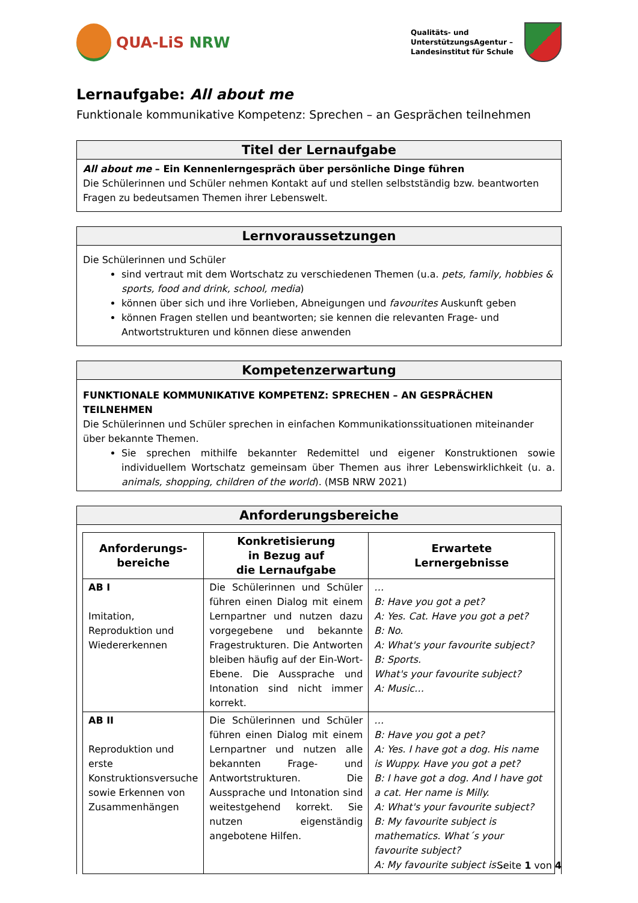QUA-LiS NRW
Qualitäts- und
UnterstützungsAgentur –
Landesinstitut für Schule
Lernaufgabe: All about me
Funktionale kommunikative Kompetenz: Sprechen – an Gesprächen teilnehmen
Titel der Lernaufgabe
All about me – Ein Kennenlerngespräch über persönliche Dinge führen
Die Schülerinnen und Schüler nehmen Kontakt auf und stellen selbstständig bzw. beantworten Fragen zu bedeutsamen Themen ihrer Lebenswelt.
Lernvoraussetzungen
Die Schülerinnen und Schüler
sind vertraut mit dem Wortschatz zu verschiedenen Themen (u.a. pets, family, hobbies & sports, food and drink, school, media)
können über sich und ihre Vorlieben, Abneigungen und favourites Auskunft geben
können Fragen stellen und beantworten; sie kennen die relevanten Frage- und Antwortstrukturen und können diese anwenden
Kompetenzerwartung
FUNKTIONALE KOMMUNIKATIVE KOMPETENZ: SPRECHEN – AN GESPRÄCHEN TEILNEHMEN
Die Schülerinnen und Schüler sprechen in einfachen Kommunikationssituationen miteinander über bekannte Themen.
Sie sprechen mithilfe bekannter Redemittel und eigener Konstruktionen sowie individuellem Wortschatz gemeinsam über Themen aus ihrer Lebenswirklichkeit (u. a. animals, shopping, children of the world). (MSB NRW 2021)
Anforderungsbereiche
| Anforderungs- bereiche | Konkretisierung in Bezug auf die Lernaufgabe | Erwartete Lernergebnisse |
| --- | --- | --- |
| AB I Imitation, Reproduktion und Wiedererkennen | Die Schülerinnen und Schüler führen einen Dialog mit einem Lernpartner und nutzen dazu vorgegebene und bekannte Fragestrukturen. Die Antworten bleiben häufig auf der Ein-Wort-Ebene. Die Aussprache und Intonation sind nicht immer korrekt. | … B: Have you got a pet? A: Yes. Cat. Have you got a pet? B: No. A: What's your favourite subject? B: Sports. What's your favourite subject? A: Music… |
| AB II Reproduktion und erste Konstruktionsversuche sowie Erkennen von Zusammenhängen | Die Schülerinnen und Schüler führen einen Dialog mit einem Lernpartner und nutzen alle bekannten Frage- und Antwortstrukturen. Die Aussprache und Intonation sind weitestgehend korrekt. Sie nutzen eigenständig angebotene Hilfen. | … B: Have you got a pet? A: Yes. I have got a dog. His name is Wuppy. Have you got a pet? B: I have got a dog. And I have got a cat. Her name is Milly. A: What's your favourite subject? B: My favourite subject is mathematics. What´s your favourite subject? A: My favourite subject is… |
Seite 1 von 4